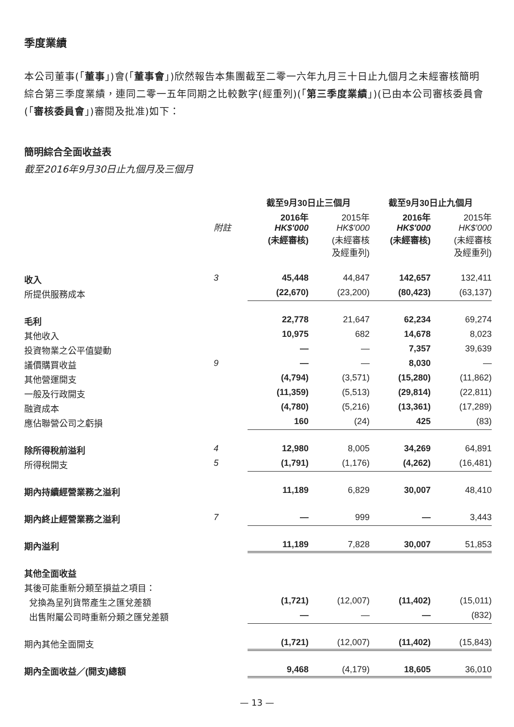季度業績
本公司董事(「董事」)會(「董事會」)欣然報告本集團截至二零一六年九月三十日止九個月之未經審核簡明綜合第三季度業績，連同二零一五年同期之比較數字(經重列)(「第三季度業績」)(已由本公司審核委員會(「審核委員會」)審閱及批准)如下：
簡明綜合全面收益表
截至2016年9月30日止九個月及三個月
| | | 截至9月30日止三個月 | | 截至9月30日止九個月 | |
| --- | --- | --- | --- | --- | --- |
| | 附註 | 2016年 HK$'000 (未經審核) | 2015年 HK$'000 (未經審核 及經重列) | 2016年 HK$'000 (未經審核) | 2015年 HK$'000 (未經審核 及經重列) |
| 收入 | 3 | 45,448 | 44,847 | 142,657 | 132,411 |
| 所提供服務成本 | | (22,670) | (23,200) | (80,423) | (63,137) |
| 毛利 | | 22,778 | 21,647 | 62,234 | 69,274 |
| 其他收入 | | 10,975 | 682 | 14,678 | 8,023 |
| 投資物業之公平值變動 | | — | — | 7,357 | 39,639 |
| 議價購買收益 | 9 | — | — | 8,030 | — |
| 其他營運開支 | | (4,794) | (3,571) | (15,280) | (11,862) |
| 一般及行政開支 | | (11,359) | (5,513) | (29,814) | (22,811) |
| 融資成本 | | (4,780) | (5,216) | (13,361) | (17,289) |
| 應佔聯營公司之虧損 | | 160 | (24) | 425 | (83) |
| 除所得稅前溢利 | 4 | 12,980 | 8,005 | 34,269 | 64,891 |
| 所得稅開支 | 5 | (1,791) | (1,176) | (4,262) | (16,481) |
| 期內持續經營業務之溢利 | | 11,189 | 6,829 | 30,007 | 48,410 |
| 期內終止經營業務之溢利 | 7 | — | 999 | — | 3,443 |
| 期內溢利 | | 11,189 | 7,828 | 30,007 | 51,853 |
| 其他全面收益 | | | | | |
| 其後可能重新分類至損益之項目： | | | | | |
| 兌換為呈列貨幣產生之匯兌差額 | | (1,721) | (12,007) | (11,402) | (15,011) |
| 出售附屬公司時重新分類之匯兌差額 | | — | — | — | (832) |
| 期內其他全面開支 | | (1,721) | (12,007) | (11,402) | (15,843) |
| 期內全面收益／(開支)總額 | | 9,468 | (4,179) | 18,605 | 36,010 |
— 13 —